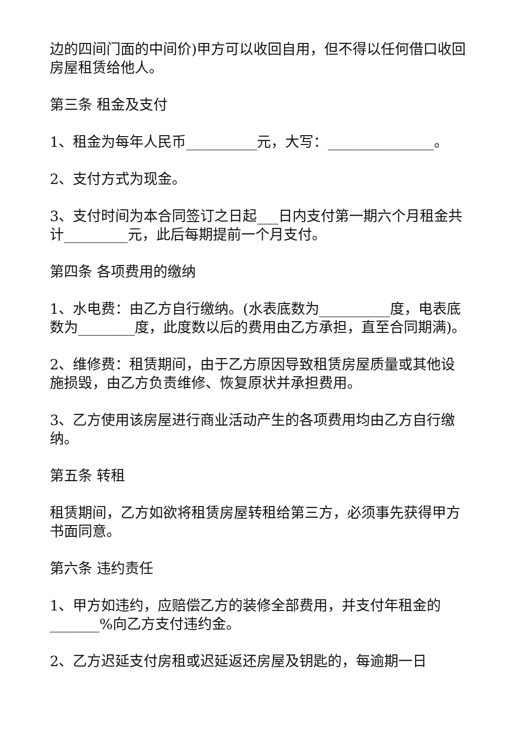边的四间门面的中间价)甲方可以收回自用，但不得以任何借口收回房屋租赁给他人。
第三条 租金及支付
1、租金为每年人民币__________元，大写：_______________。
2、支付方式为现金。
3、支付时间为本合同签订之日起___日内支付第一期六个月租金共计_________元，此后每期提前一个月支付。
第四条 各项费用的缴纳
1、水电费：由乙方自行缴纳。(水表底数为__________度，电表底数为________度，此度数以后的费用由乙方承担，直至合同期满)。
2、维修费：租赁期间，由于乙方原因导致租赁房屋质量或其他设施损毁，由乙方负责维修、恢复原状并承担费用。
3、乙方使用该房屋进行商业活动产生的各项费用均由乙方自行缴纳。
第五条 转租
租赁期间，乙方如欲将租赁房屋转租给第三方，必须事先获得甲方书面同意。
第六条 违约责任
1、甲方如违约，应赔偿乙方的装修全部费用，并支付年租金的_______%向乙方支付违约金。
2、乙方迟延支付房租或迟延返还房屋及钥匙的，每逾期一日